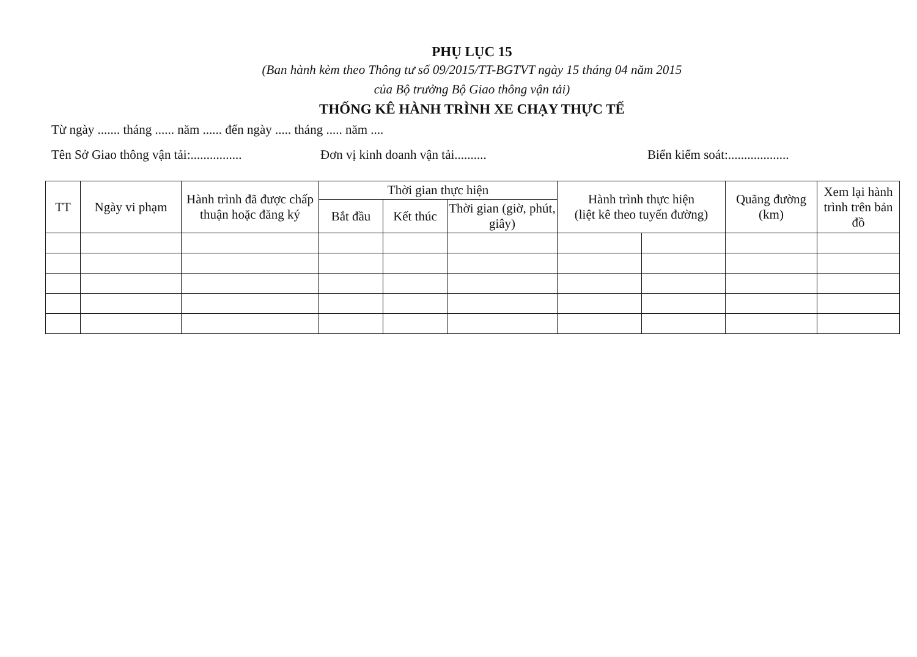PHỤ LỤC 15
(Ban hành kèm theo Thông tư số 09/2015/TT-BGTVT ngày 15 tháng 04 năm 2015
của Bộ trưởng Bộ Giao thông vận tải)
THỐNG KÊ HÀNH TRÌNH XE CHẠY THỰC TẾ
Từ ngày ....... tháng ...... năm ...... đến ngày ..... tháng ..... năm ....
Tên Sở Giao thông vận tải:................ Đơn vị kinh doanh vận tải.......... Biển kiểm soát:...................
| TT | Ngày vi phạm | Hành trình đã được chấp thuận hoặc đăng ký | Thời gian thực hiện | | | Hành trình thực hiện (liệt kê theo tuyến đường) | | Quãng đường (km) | Xem lại hành trình trên bản đồ |
| --- | --- | --- | --- | --- | --- | --- | --- | --- | --- |
| | | | Bắt đầu | Kết thúc | Thời gian (giờ, phút, giây) | | | | |